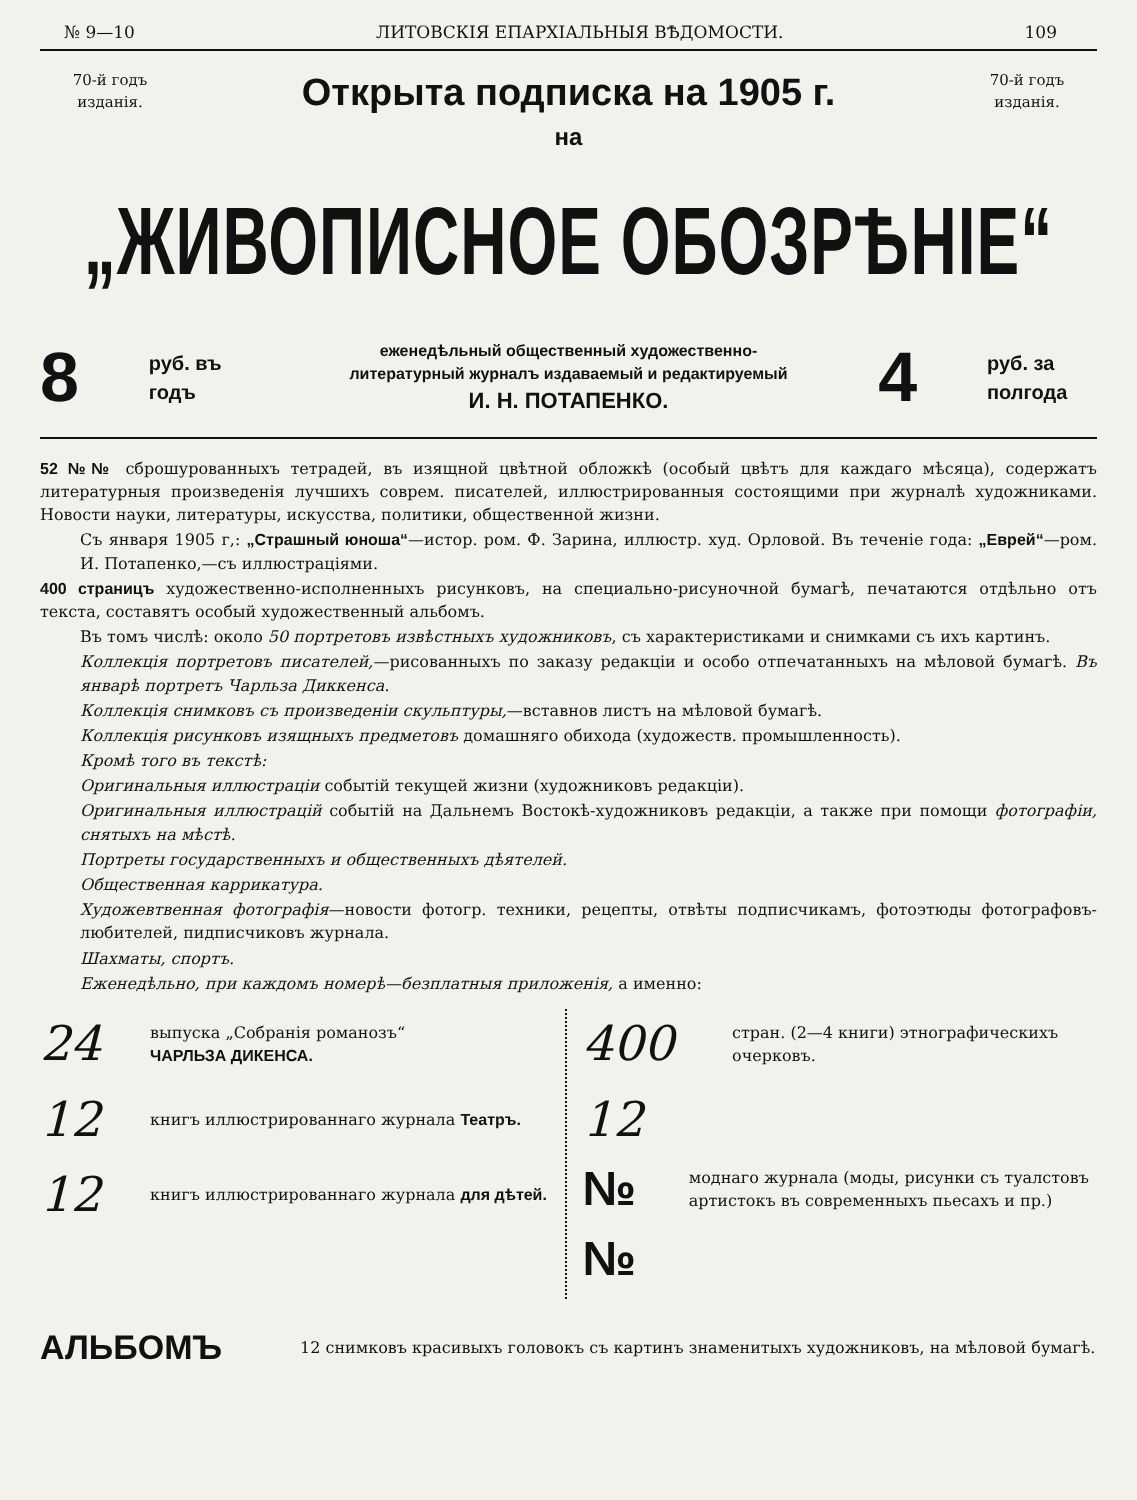№ 9—10 ЛИТОВСКІЯ ЕПАРХІАЛЬНЫЯ ВѢДОМОСТИ. 109
70-й годъ изданія.
Открыта подписка на 1905 г.
70-й годъ изданія.
на
„ЖИВОПИСНОЕ ОБОЗРѢНІЕ“
8 руб. въ годъ
еженедѣльный общественный художественно-литературный журналъ издаваемый и редактируемый
И. Н. ПОТАПЕНКО.
4 руб. за полгода
52 №№ сброшурованныхъ тетрадей, въ изящной цвѣтной обложкѣ (особый цвѣтъ для каждаго мѣсяца), содержатъ литературныя произведенія лучшихъ соврем. писателей, иллюстрированныя состоящими при журналѣ художниками. Новости науки, литературы, искусства, политики, общественной жизни.
Съ января 1905 г,: „Страшный юноша“—истор. ром. Ф. Зарина, иллюстр. худ. Орловой. Въ теченіе года: „Еврей“—ром. И. Потапенко,—съ иллюстраціями.
400 страницъ художественно-исполненныхъ рисунковъ, на специально-рисуночной бумагѣ, печатаются отдѣльно отъ текста, составятъ особый художественный альбомъ.
Въ томъ числѣ: около 50 портретовъ извѣстныхъ художниковъ, съ характеристиками и снимками съ ихъ картинъ.
Коллекція портретовъ писателей,—рисованныхъ по заказу редакціи и особо отпечатанныхъ на мѣловой бумагѣ. Въ январѣ портретъ Чарльза Диккенса.
Коллекція снимковъ съ произведеніи скульптуры,—вставнов листъ на мѣловой бумагѣ.
Коллекція рисунковъ изящныхъ предметовъ домашняго обихода (художеств. промышленность).
Кромѣ того въ текстѣ:
Оригинальныя иллюстраціи событій текущей жизни (художниковъ редакціи).
Оригинальныя иллюстрацій событій на Дальнемъ Востокѣ-художниковъ редакціи, а также при помощи фотографіи, снятыхъ на мѣстѣ.
Портреты государственныхъ и общественныхъ дѣятелей.
Общественная каррикатура.
Художевтвенная фотографія—новости фотогр. техники, рецепты, отвѣты подписчикамъ, фотоэтюды фотографовъ-любителей, пидписчиковъ журнала.
Шахматы, спортъ.
Еженедѣльно, при каждомъ номерѣ—безплатныя приложенія, а именно:
24 выпуска „Собранія романозъ“
ЧАРЛЬЗА ДИКЕНСА.
12 книгъ иллюстрированнаго журнала Театръ.
12 книгъ иллюстрированнаго журнала для дѣтей.
400 стран. (2—4 книги) этнографическихъ очерковъ.
12 №№ моднаго журнала (моды, рисунки съ туалстовъ артистокъ въ современныхъ пьесахъ и пр.)
АЛЬБОМЪ 12 снимковъ красивыхъ головокъ съ картинъ знаменитыхъ художниковъ, на мѣловой бумагѣ.